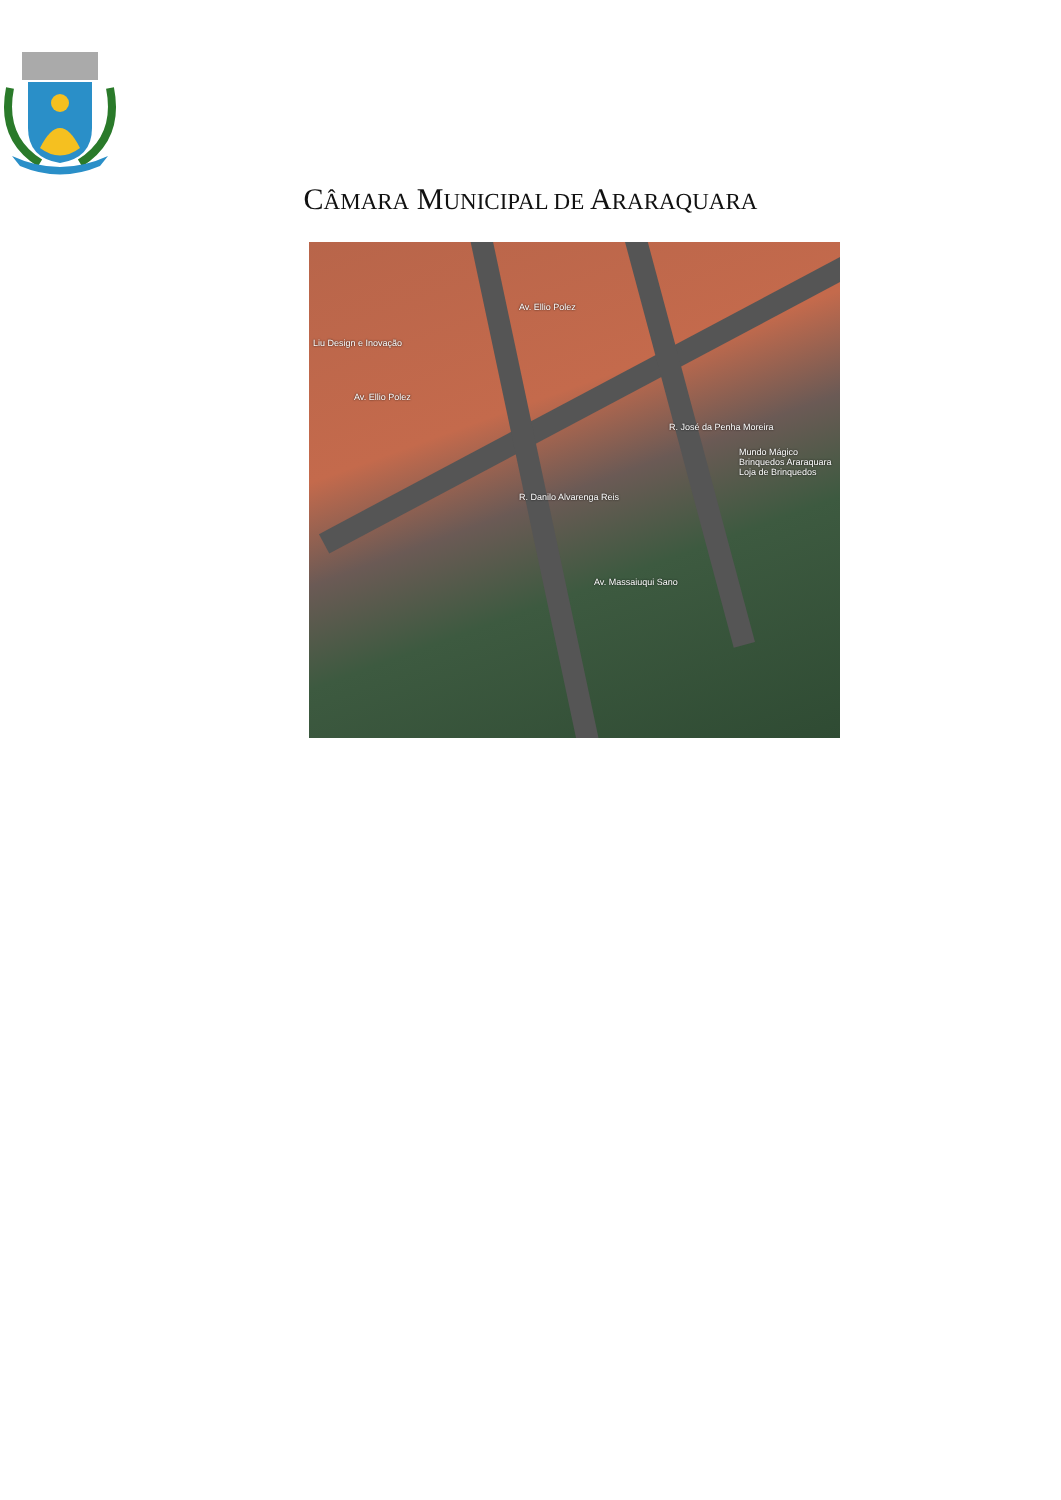CÂMARA MUNICIPAL DE ARARAQUARA
Av. Ellio Polez
Liu Design e Inovação
Av. Ellio Polez
R. Danilo Alvarenga Reis
R. José da Penha Moreira
Mundo Mágico
Brinquedos Araraquara
Loja de Brinquedos
Av. Massaiuqui Sano